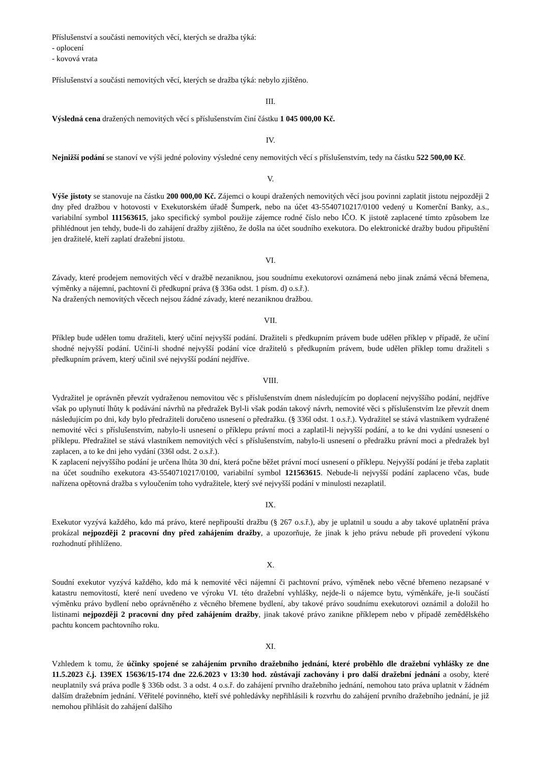Příslušenství a součásti nemovitých věcí, kterých se dražba týká:
- oplocení
- kovová vrata
Příslušenství a součásti nemovitých věcí, kterých se dražba týká: nebylo zjištěno.
III.
Výsledná cena dražených nemovitých věcí s příslušenstvím činí částku 1 045 000,00 Kč.
IV.
Nejnižší podání se stanoví ve výši jedné poloviny výsledné ceny nemovitých věcí s příslušenstvím, tedy na částku 522 500,00 Kč.
V.
Výše jistoty se stanovuje na částku 200 000,00 Kč. Zájemci o koupi dražených nemovitých věcí jsou povinni zaplatit jistotu nejpozději 2 dny před dražbou v hotovosti v Exekutorském úřadě Šumperk, nebo na účet 43-5540710217/0100 vedený u Komerční Banky, a.s., variabilní symbol 111563615, jako specifický symbol použije zájemce rodné číslo nebo IČO. K jistotě zaplacené tímto způsobem lze přihlédnout jen tehdy, bude-li do zahájení dražby zjištěno, že došla na účet soudního exekutora. Do elektronické dražby budou připuštění jen dražitelé, kteří zaplatí dražební jistotu.
VI.
Závady, které prodejem nemovitých věcí v dražbě nezaniknou, jsou soudnímu exekutorovi oznámená nebo jinak známá věcná břemena, výměnky a nájemní, pachtovní či předkupní práva (§ 336a odst. 1 písm. d) o.s.ř.).
Na dražených nemovitých věcech nejsou žádné závady, které nezaniknou dražbou.
VII.
Příklep bude udělen tomu dražiteli, který učiní nejvyšší podání. Dražiteli s předkupním právem bude udělen příklep v případě, že učiní shodné nejvyšší podání. Učiní-li shodné nejvyšší podání více dražitelů s předkupním právem, bude udělen příklep tomu dražiteli s předkupním právem, který učinil své nejvyšší podání nejdříve.
VIII.
Vydražitel je oprávněn převzít vydraženou nemovitou věc s příslušenstvím dnem následujícím po doplacení nejvyššího podání, nejdříve však po uplynutí lhůty k podávání návrhů na předražek Byl-li však podán takový návrh, nemovité věci s příslušenstvím lze převzít dnem následujícím po dni, kdy bylo předražiteli doručeno usnesení o předražku. (§ 336l odst. 1 o.s.ř.). Vydražitel se stává vlastníkem vydražené nemovité věci s příslušenstvím, nabylo-li usnesení o příklepu právní moci a zaplatil-li nejvyšší podání, a to ke dni vydání usnesení o příklepu. Předražitel se stává vlastníkem nemovitých věcí s příslušenstvím, nabylo-li usnesení o předražku právní moci a předražek byl zaplacen, a to ke dni jeho vydání (336l odst. 2 o.s.ř.).
K zaplacení nejvyššího podání je určena lhůta 30 dní, která počne běžet právní mocí usnesení o příklepu. Nejvyšší podání je třeba zaplatit na účet soudního exekutora 43-5540710217/0100, variabilní symbol 121563615. Nebude-li nejvyšší podání zaplaceno včas, bude nařízena opětovná dražba s vyloučením toho vydražitele, který své nejvyšší podání v minulosti nezaplatil.
IX.
Exekutor vyzývá každého, kdo má právo, které nepřipouští dražbu (§ 267 o.s.ř.), aby je uplatnil u soudu a aby takové uplatnění práva prokázal nejpozději 2 pracovní dny před zahájením dražby, a upozorňuje, že jinak k jeho právu nebude při provedení výkonu rozhodnutí přihlíženo.
X.
Soudní exekutor vyzývá každého, kdo má k nemovité věci nájemní či pachtovní právo, výměnek nebo věcné břemeno nezapsané v katastru nemovitostí, které není uvedeno ve výroku VI. této dražební vyhlášky, nejde-li o nájemce bytu, výměnkáře, je-li součástí výměnku právo bydlení nebo oprávněného z věcného břemene bydlení, aby takové právo soudnímu exekutorovi oznámil a doložil ho listinami nejpozději 2 pracovní dny před zahájením dražby, jinak takové právo zanikne příklepem nebo v případě zemědělského pachtu koncem pachtovního roku.
XI.
Vzhledem k tomu, že účinky spojené se zahájením prvního dražebního jednání, které proběhlo dle dražební vyhlášky ze dne 11.5.2023 č.j. 139EX 15636/15-174 dne 22.6.2023 v 13:30 hod. zůstávají zachovány i pro další dražební jednání a osoby, které neuplatnily svá práva podle § 336b odst. 3 a odst. 4 o.s.ř. do zahájení prvního dražebního jednání, nemohou tato práva uplatnit v žádném dalším dražebním jednání. Věřitelé povinného, kteří své pohledávky nepřihlásili k rozvrhu do zahájení prvního dražebního jednání, je již nemohou přihlásit do zahájení dalšího